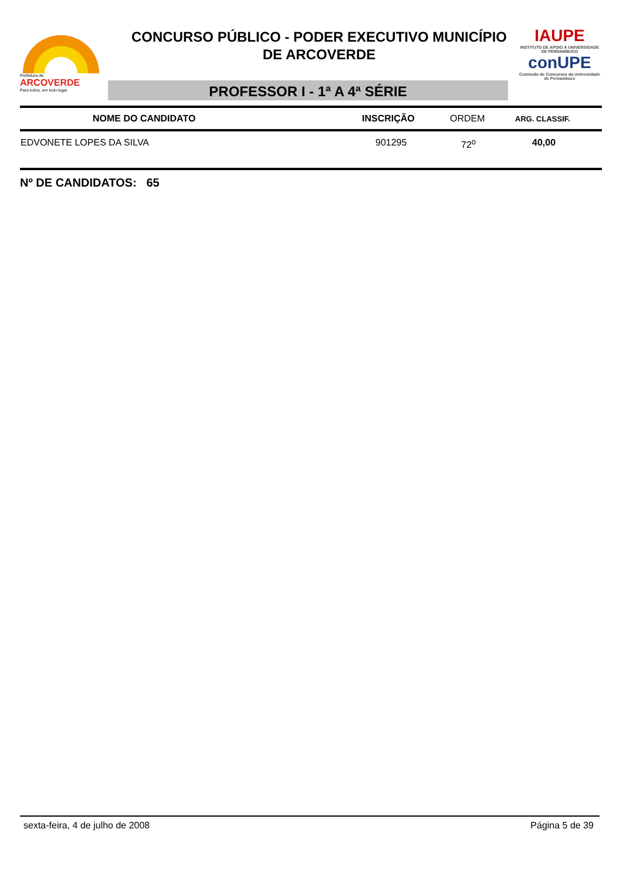Prefeitura de
ARCOVERDE
Para todos, em todo lugar.
CONCURSO PÚBLICO - PODER EXECUTIVO MUNICÍPIO
DE ARCOVERDE
PROFESSOR I - 1ª A 4ª SÉRIE
IAUPE
INSTITUTO DE APOIO À UNIVERSIDADE DE PERNAMBUCO
conUPE
Comissão de Concursos da Universidade de Pernambuco
| NOME DO CANDIDATO | INSCRIÇÃO | ORDEM | ARG. CLASSIF. |
| --- | --- | --- | --- |
| EDVONETE LOPES DA SILVA | 901295 | 72<sup>o</sup> | 40,00 |
Nº DE CANDIDATOS: 65
sexta-feira, 4 de julho de 2008 Página 5 de 39